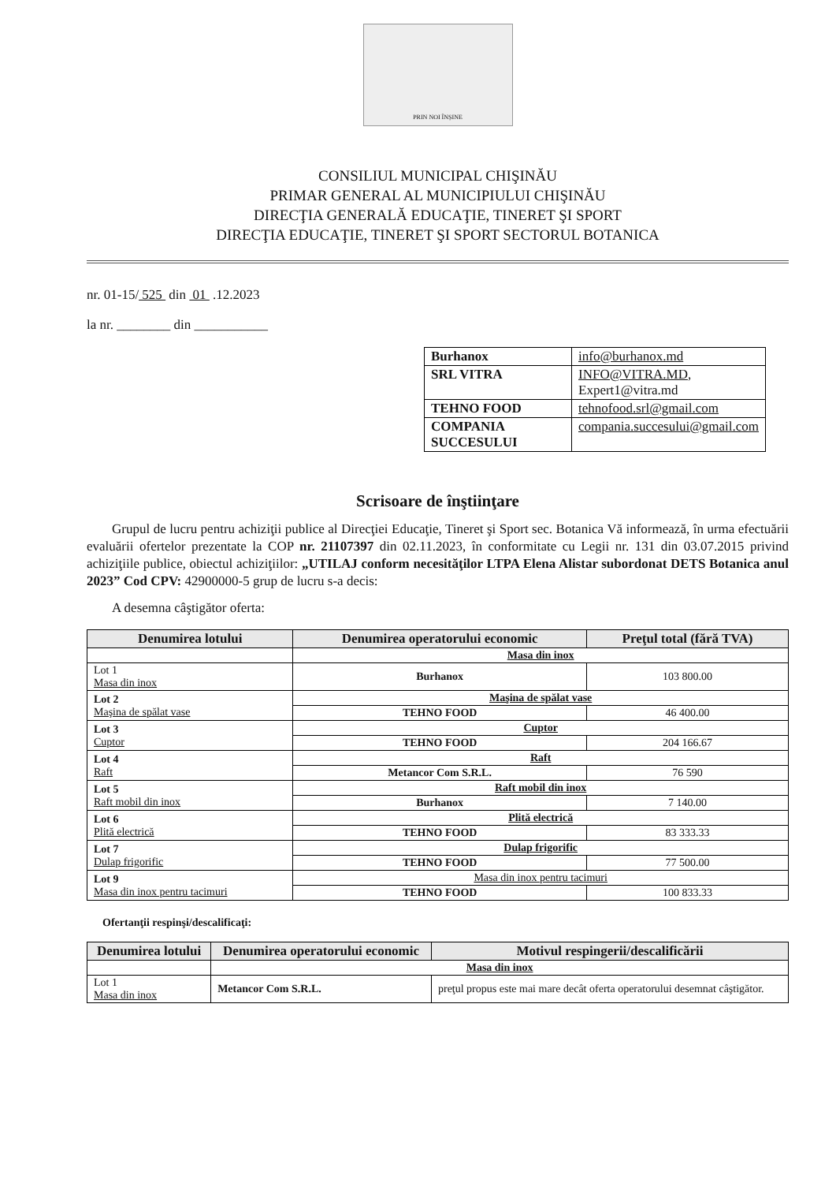PRIN NOI ÎNȘINE
CONSILIUL MUNICIPAL CHIŞINĂU
PRIMAR GENERAL AL MUNICIPIULUI CHIŞINĂU
DIRECŢIA GENERALĂ EDUCAŢIE, TINERET ŞI SPORT
DIRECŢIA EDUCAŢIE, TINERET ŞI SPORT SECTORUL BOTANICA
nr. 01-15/ 525 din 01 .12.2023
la nr. ________ din ___________
| Burhanox | info@burhanox.md |
| SRL VITRA | INFO@VITRA.MD , Expert1@vitra.md |
| TEHNO FOOD | tehnofood.srl@gmail.com |
| COMPANIA SUCCESULUI | compania.succesului@gmail.com |
Scrisoare de înştiinţare
Grupul de lucru pentru achiziţii publice al Direcţiei Educaţie, Tineret şi Sport sec. Botanica Vă informează, în urma efectuării evaluării ofertelor prezentate la COP nr. 21107397 din 02.11.2023, în conformitate cu Legii nr. 131 din 03.07.2015 privind achiziţiile publice, obiectul achiziţiilor: „UTILAJ conform necesităţilor LTPA Elena Alistar subordonat DETS Botanica anul 2023” Cod CPV: 42900000-5 grup de lucru s-a decis:
A desemna câştigător oferta:
| Denumirea lotului | Denumirea operatorului economic | Preţul total (fără TVA) |
| --- | --- | --- |
| | Masa din inox | |
| Lot 1 Masa din inox | Burhanox | 103 800.00 |
| Lot 2 Maşina de spălat vase | Maşina de spălat vase | |
| | TEHNO FOOD | 46 400.00 |
| Lot 3 Cuptor | Cuptor | |
| | TEHNO FOOD | 204 166.67 |
| Lot 4 Raft | Raft | |
| | Metancor Com S.R.L. | 76 590 |
| Lot 5 Raft mobil din inox | Raft mobil din inox | |
| | Burhanox | 7 140.00 |
| Lot 6 Plită electrică | Plită electrică | |
| | TEHNO FOOD | 83 333.33 |
| Lot 7 Dulap frigorific | Dulap frigorific | |
| | TEHNO FOOD | 77 500.00 |
| Lot 9 Masa din inox pentru tacimuri | Masa din inox pentru tacimuri | |
| | TEHNO FOOD | 100 833.33 |
Ofertanţii respinşi/descalificaţi:
| Denumirea lotului | Denumirea operatorului economic | Motivul respingerii/descalificării |
| --- | --- | --- |
| | Masa din inox | |
| Lot 1 Masa din inox | Metancor Com S.R.L. | preţul propus este mai mare decât oferta operatorului desemnat câştigător. |